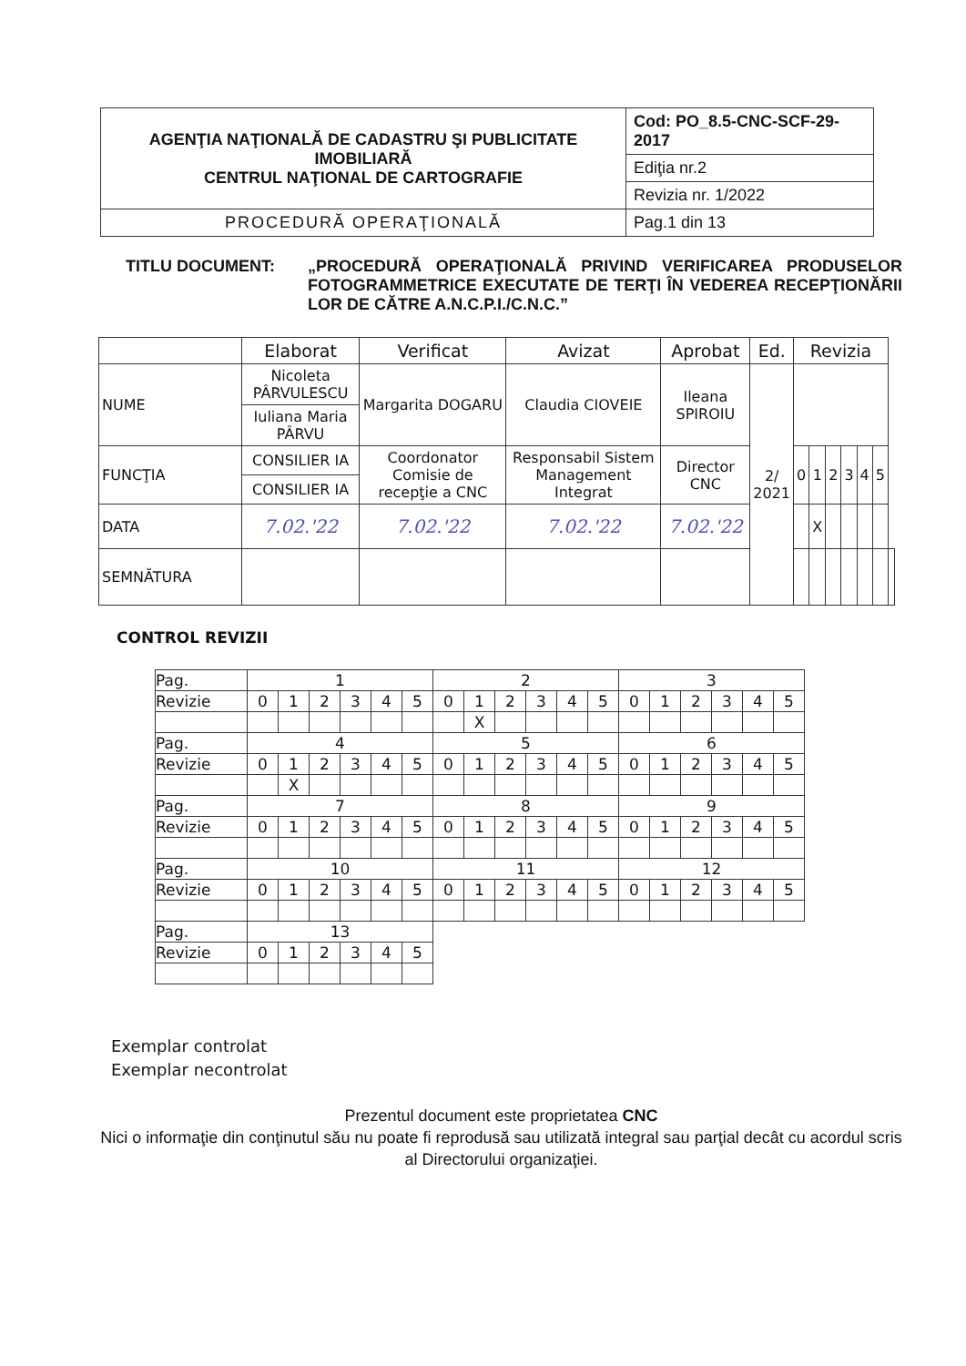| AGENŢIA NAŢIONALĂ DE CADASTRU ŞI PUBLICITATE IMOBILIARĂ CENTRUL NAŢIONAL DE CARTOGRAFIE | Cod: PO_8.5-CNC-SCF-29-2017 |
| | Ediţia nr.2 |
| | Revizia nr. 1/2022 |
| PROCEDURĂ OPERAŢIONALĂ | Pag.1 din 13 |
TITLU DOCUMENT: „PROCEDURĂ OPERAŢIONALĂ PRIVIND VERIFICAREA PRODUSELOR FOTOGRAMMETRICE EXECUTATE DE TERŢI ÎN VEDEREA RECEPŢIONĂRII LOR DE CĂTRE A.N.C.P.I./C.N.C.”
| | Elaborat | Verificat | Avizat | Aprobat | Ed. | Revizia | | | | | | |
| NUME | Nicoleta PÂRVULESCU | Margarita DOGARU | Claudia CIOVEIE | Ileana SPIROIU | 2/ 2021 | | | | | | | |
| | Iuliana Maria PÂRVU | | | | | | | | | | | |
| FUNCŢIA | CONSILIER IA | Coordonator Comisie de recepţie a CNC | Responsabil Sistem Management Integrat | Director CNC | | 0 | 1 | 2 | 3 | 4 | 5 | |
| | CONSILIER IA | | | | | | | | | | | |
| DATA | 7.02.'22 | 7.02.'22 | 7.02.'22 | 7.02.'22 | | | X | | | | | |
| SEMNĂTURA | | | | | | | | | | | | |
CONTROL REVIZII
| Pag. | 1 | | | | | | 2 | | | | | | 3 | | | | | |
| Revizie | 0 | 1 | 2 | 3 | 4 | 5 | 0 | 1 | 2 | 3 | 4 | 5 | 0 | 1 | 2 | 3 | 4 | 5 |
| | | | | | | | | X | | | | | | | | | | |
| Pag. | 4 | | | | | | 5 | | | | | | 6 | | | | | |
| Revizie | 0 | 1 | 2 | 3 | 4 | 5 | 0 | 1 | 2 | 3 | 4 | 5 | 0 | 1 | 2 | 3 | 4 | 5 |
| | | X | | | | | | | | | | | | | | | | |
| Pag. | 7 | | | | | | 8 | | | | | | 9 | | | | | |
| Revizie | 0 | 1 | 2 | 3 | 4 | 5 | 0 | 1 | 2 | 3 | 4 | 5 | 0 | 1 | 2 | 3 | 4 | 5 |
| Pag. | 10 | | | | | | 11 | | | | | | 12 | | | | | |
| Revizie | 0 | 1 | 2 | 3 | 4 | 5 | 0 | 1 | 2 | 3 | 4 | 5 | 0 | 1 | 2 | 3 | 4 | 5 |
| Pag. | 13 | | | | | | | | | | | | | | | | | |
| Revizie | 0 | 1 | 2 | 3 | 4 | 5 | | | | | | | | | | | | |
Exemplar controlat
Exemplar necontrolat
Prezentul document este proprietatea CNC
Nici o informaţie din conţinutul său nu poate fi reprodusă sau utilizată integral sau parţial decât cu acordul scris al Directorului organizaţiei.